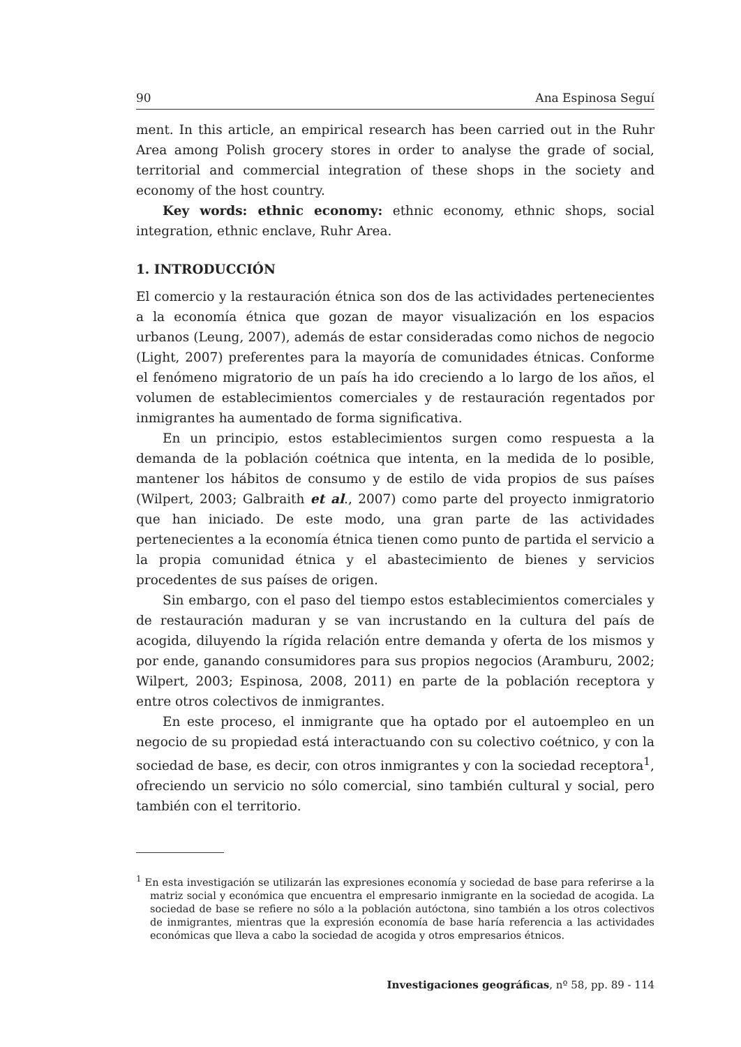90 Ana Espinosa Seguí
ment. In this article, an empirical research has been carried out in the Ruhr Area among Polish grocery stores in order to analyse the grade of social, territorial and commercial integration of these shops in the society and economy of the host country.
Key words: ethnic economy: ethnic economy, ethnic shops, social integration, ethnic enclave, Ruhr Area.
1. INTRODUCCIÓN
El comercio y la restauración étnica son dos de las actividades pertenecientes a la economía étnica que gozan de mayor visualización en los espacios urbanos (Leung, 2007), además de estar consideradas como nichos de negocio (Light, 2007) preferentes para la mayoría de comunidades étnicas. Conforme el fenómeno migratorio de un país ha ido creciendo a lo largo de los años, el volumen de establecimientos comerciales y de restauración regentados por inmigrantes ha aumentado de forma significativa.
En un principio, estos establecimientos surgen como respuesta a la demanda de la población coétnica que intenta, en la medida de lo posible, mantener los hábitos de consumo y de estilo de vida propios de sus países (Wilpert, 2003; Galbraith et al., 2007) como parte del proyecto inmigratorio que han iniciado. De este modo, una gran parte de las actividades pertenecientes a la economía étnica tienen como punto de partida el servicio a la propia comunidad étnica y el abastecimiento de bienes y servicios procedentes de sus países de origen.
Sin embargo, con el paso del tiempo estos establecimientos comerciales y de restauración maduran y se van incrustando en la cultura del país de acogida, diluyendo la rígida relación entre demanda y oferta de los mismos y por ende, ganando consumidores para sus propios negocios (Aramburu, 2002; Wilpert, 2003; Espinosa, 2008, 2011) en parte de la población receptora y entre otros colectivos de inmigrantes.
En este proceso, el inmigrante que ha optado por el autoempleo en un negocio de su propiedad está interactuando con su colectivo coétnico, y con la sociedad de base, es decir, con otros inmigrantes y con la sociedad receptora<sup>1</sup>, ofreciendo un servicio no sólo comercial, sino también cultural y social, pero también con el territorio.
<sup>1</sup> En esta investigación se utilizarán las expresiones economía y sociedad de base para referirse a la matriz social y económica que encuentra el empresario inmigrante en la sociedad de acogida. La sociedad de base se refiere no sólo a la población autóctona, sino también a los otros colectivos de inmigrantes, mientras que la expresión economía de base haría referencia a las actividades económicas que lleva a cabo la sociedad de acogida y otros empresarios étnicos.
Investigaciones geográficas, nº 58, pp. 89 - 114